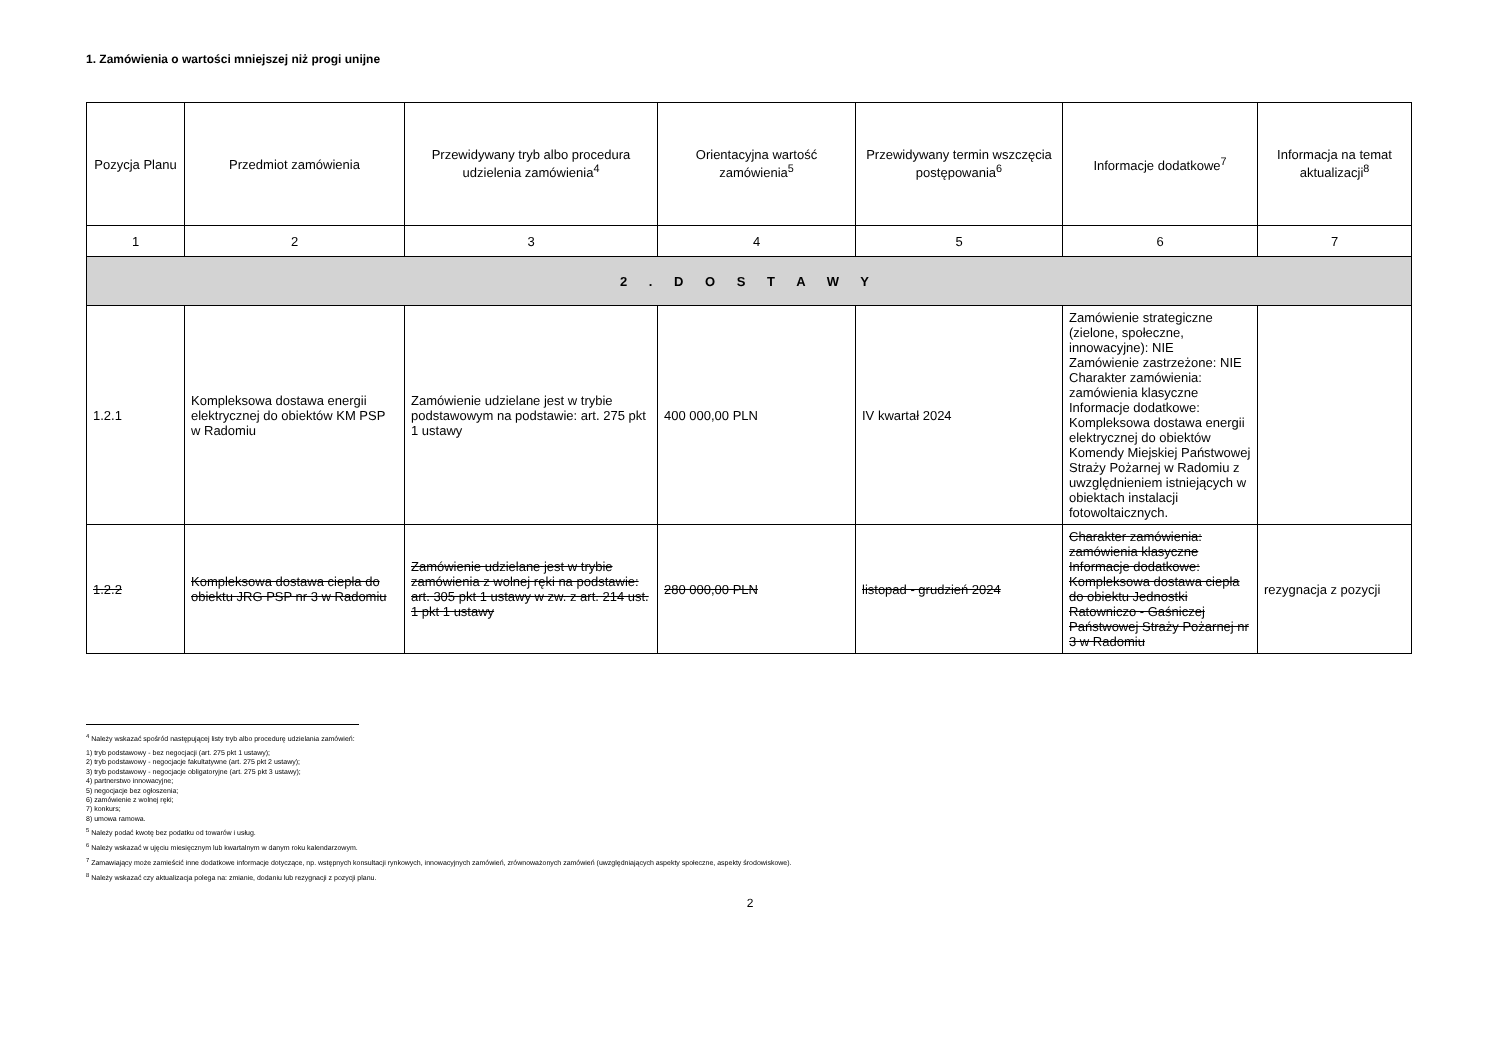1. Zamówienia o wartości mniejszej niż progi unijne
| Pozycja Planu | Przedmiot zamówienia | Przewidywany tryb albo procedura udzielenia zamówienia<sup>4</sup> | Orientacyjna wartość zamówienia<sup>5</sup> | Przewidywany termin wszczęcia postępowania<sup>6</sup> | Informacje dodatkowe<sup>7</sup> | Informacja na temat aktualizacji<sup>8</sup> |
| --- | --- | --- | --- | --- | --- | --- |
| 1 | 2 | 3 | 4 | 5 | 6 | 7 |
| 2 . D O S T A W Y | | | | | | |
| 1.2.1 | Kompleksowa dostawa energii elektrycznej do obiektów KM PSP w Radomiu | Zamówienie udzielane jest w trybie podstawowym na podstawie: art. 275 pkt 1 ustawy | 400 000,00 PLN | IV kwartał 2024 | Zamówienie strategiczne (zielone, społeczne, innowacyjne): NIE Zamówienie zastrzeżone: NIE Charakter zamówienia: zamówienia klasyczne Informacje dodatkowe: Kompleksowa dostawa energii elektrycznej do obiektów Komendy Miejskiej Państwowej Straży Pożarnej w Radomiu z uwzględnieniem istniejących w obiektach instalacji fotowoltaicznych. | |
| 1.2.2 | Kompleksowa dostawa ciepła do obiektu JRG PSP nr 3 w Radomiu | Zamówienie udzielane jest w trybie zamówienia z wolnej ręki na podstawie: art. 305 pkt 1 ustawy w zw. z art. 214 ust. 1 pkt 1 ustawy | 280 000,00 PLN | listopad - grudzień 2024 | Charakter zamówienia: zamówienia klasyczne Informacje dodatkowe: Kompleksowa dostawa ciepła do obiektu Jednostki Ratowniczo - Gaśniczej Państwowej Straży Pożarnej nr 3 w Radomiu | rezygnacja z pozycji |
<sup>4</sup> Należy wskazać spośród następującej listy tryb albo procedurę udzielania zamówień:
1) tryb podstawowy - bez negocjacji (art. 275 pkt 1 ustawy);
2) tryb podstawowy - negocjacje fakultatywne (art. 275 pkt 2 ustawy);
3) tryb podstawowy - negocjacje obligatoryjne (art. 275 pkt 3 ustawy);
4) partnerstwo innowacyjne;
5) negocjacje bez ogłoszenia;
6) zamówienie z wolnej ręki;
7) konkurs;
8) umowa ramowa.
<sup>5</sup> Należy podać kwotę bez podatku od towarów i usług.
<sup>6</sup> Należy wskazać w ujęciu miesięcznym lub kwartalnym w danym roku kalendarzowym.
<sup>7</sup> Zamawiający może zamieścić inne dodatkowe informacje dotyczące, np. wstępnych konsultacji rynkowych, innowacyjnych zamówień, zrównoważonych zamówień (uwzględniających aspekty społeczne, aspekty środowiskowe).
<sup>8</sup> Należy wskazać czy aktualizacja polega na: zmianie, dodaniu lub rezygnacji z pozycji planu.
2